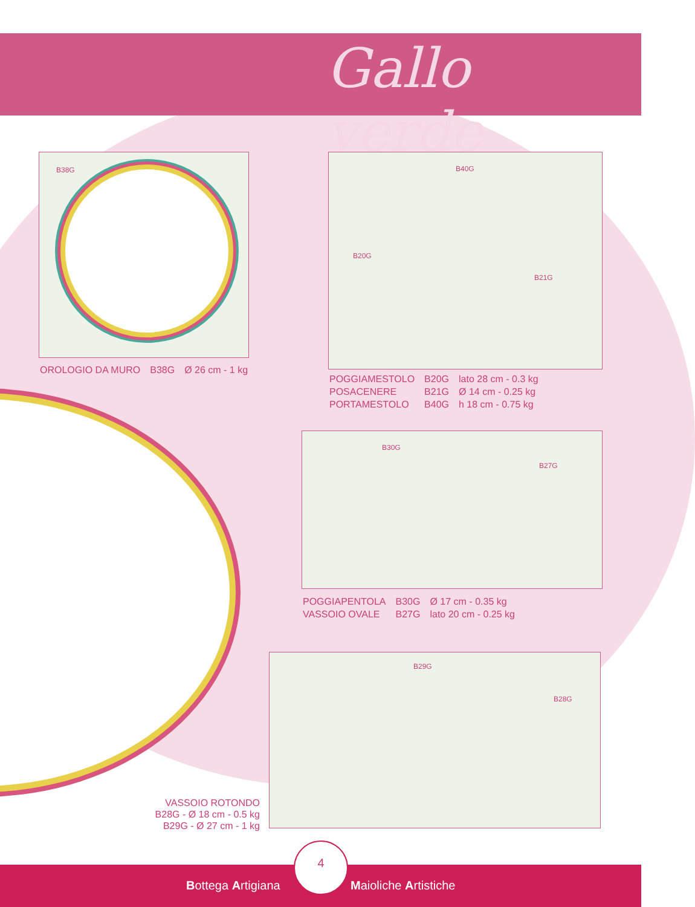Gallo verde
B38G
| OROLOGIO DA MURO | B38G | Ø 26 cm - 1 kg |
B40G
B20G
B21G
| POGGIAMESTOLO | B20G | lato 28 cm - 0.3 kg |
| POSACENERE | B21G | Ø 14 cm - 0.25 kg |
| PORTAMESTOLO | B40G | h 18 cm - 0.75 kg |
B30G
B27G
| POGGIAPENTOLA | B30G | Ø 17 cm - 0.35 kg |
| VASSOIO OVALE | B27G | lato 20 cm - 0.25 kg |
B29G
B28G
VASSOIO ROTONDO
B28G - Ø 18 cm - 0.5 kg
B29G - Ø 27 cm - 1 kg
4
Bottega Artigiana Maioliche Artistiche